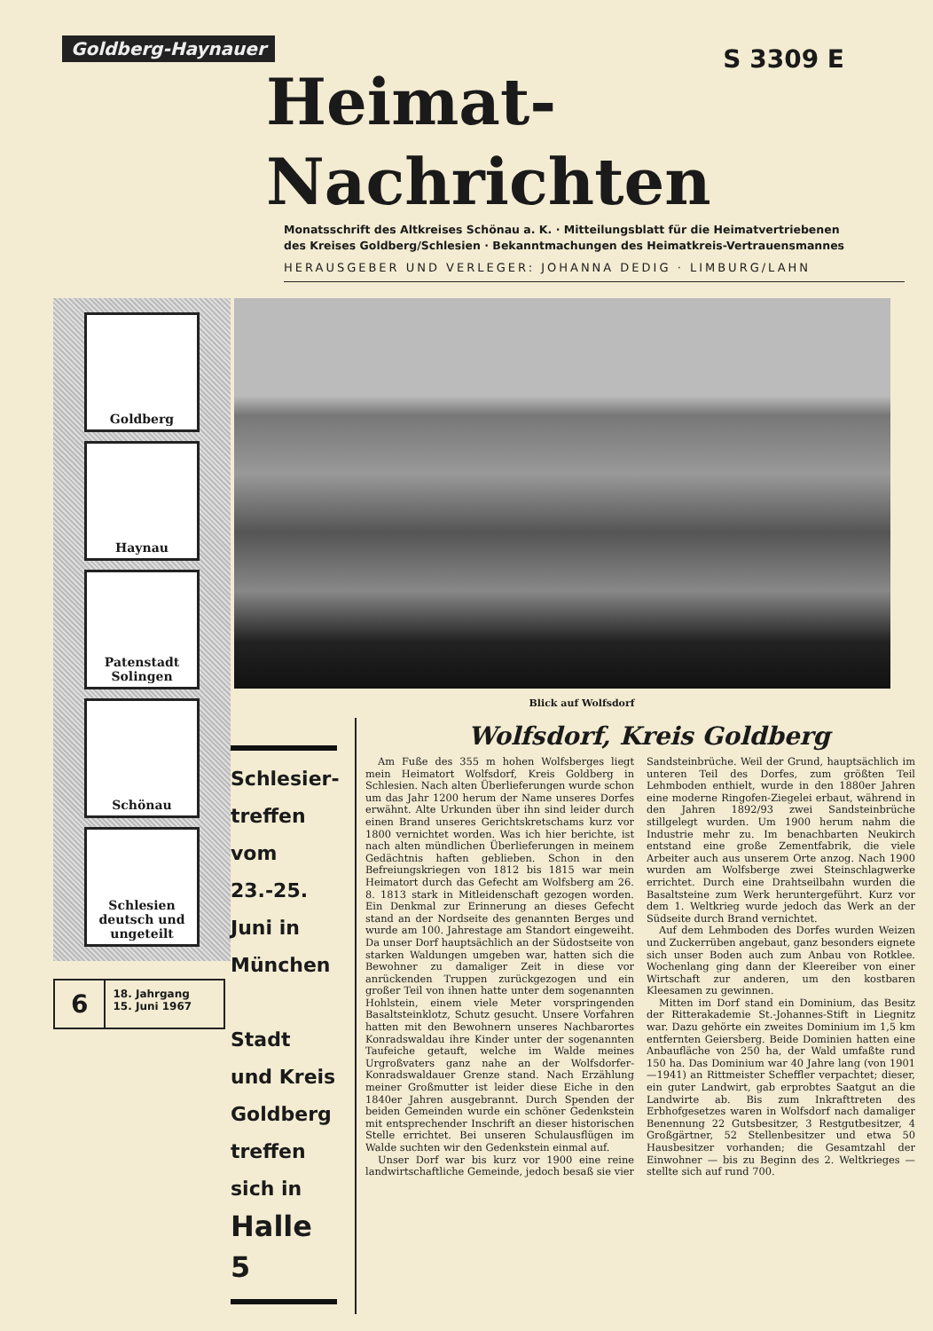S 3309 E
Goldberg-Haynauer
Heimat-Nachrichten
Monatsschrift des Altkreises Schönau a. K. · Mitteilungsblatt für die Heimatvertriebenen
des Kreises Goldberg/Schlesien · Bekanntmachungen des Heimatkreis-Vertrauensmannes
HERAUSGEBER UND VERLEGER: JOHANNA DEDIG · LIMBURG/LAHN
Goldberg
Haynau
Patenstadt Solingen
Schönau
Schlesien deutsch und ungeteilt
6
18. Jahrgang
15. Juni 1967
Blick auf Wolfsdorf
Schlesier-treffen vom 23.-25. Juni in München
Stadt und Kreis Goldberg treffen sich in Halle 5
Wolfsdorf, Kreis Goldberg
Am Fuße des 355 m hohen Wolfsberges liegt mein Heimatort Wolfsdorf, Kreis Goldberg in Schlesien. Nach alten Überlieferungen wurde schon um das Jahr 1200 herum der Name unseres Dorfes erwähnt. Alte Urkunden über ihn sind leider durch einen Brand unseres Gerichtskretschams kurz vor 1800 vernichtet worden. Was ich hier berichte, ist nach alten mündlichen Überlieferungen in meinem Gedächtnis haften geblieben. Schon in den Befreiungskriegen von 1812 bis 1815 war mein Heimatort durch das Gefecht am Wolfsberg am 26. 8. 1813 stark in Mitleidenschaft gezogen worden. Ein Denkmal zur Erinnerung an dieses Gefecht stand an der Nordseite des genannten Berges und wurde am 100. Jahrestage am Standort eingeweiht. Da unser Dorf hauptsächlich an der Südostseite von starken Waldungen umgeben war, hatten sich die Bewohner zu damaliger Zeit in diese vor anrückenden Truppen zurückgezogen und ein großer Teil von ihnen hatte unter dem sogenannten Hohlstein, einem viele Meter vorspringenden Basaltsteinklotz, Schutz gesucht. Unsere Vorfahren hatten mit den Bewohnern unseres Nachbarortes Konradswaldau ihre Kinder unter der sogenannten Taufeiche getauft, welche im Walde meines Urgroßvaters ganz nahe an der Wolfsdorfer-Konradswaldauer Grenze stand. Nach Erzählung meiner Großmutter ist leider diese Eiche in den 1840er Jahren ausgebrannt. Durch Spenden der beiden Gemeinden wurde ein schöner Gedenkstein mit entsprechender Inschrift an dieser historischen Stelle errichtet. Bei unseren Schulausflügen im Walde suchten wir den Gedenkstein einmal auf.
Unser Dorf war bis kurz vor 1900 eine reine landwirtschaftliche Gemeinde, jedoch besaß sie vier Sandsteinbrüche. Weil der Grund, hauptsächlich im unteren Teil des Dorfes, zum größten Teil Lehmboden enthielt, wurde in den 1880er Jahren eine moderne Ringofen-Ziegelei erbaut, während in den Jahren 1892/93 zwei Sandsteinbrüche stillgelegt wurden. Um 1900 herum nahm die Industrie mehr zu. Im benachbarten Neukirch entstand eine große Zementfabrik, die viele Arbeiter auch aus unserem Orte anzog. Nach 1900 wurden am Wolfsberge zwei Steinschlagwerke errichtet. Durch eine Drahtseilbahn wurden die Basaltsteine zum Werk heruntergeführt. Kurz vor dem 1. Weltkrieg wurde jedoch das Werk an der Südseite durch Brand vernichtet.
Auf dem Lehmboden des Dorfes wurden Weizen und Zuckerrüben angebaut, ganz besonders eignete sich unser Boden auch zum Anbau von Rotklee. Wochenlang ging dann der Kleereiber von einer Wirtschaft zur anderen, um den kostbaren Kleesamen zu gewinnen.
Mitten im Dorf stand ein Dominium, das Besitz der Ritterakademie St.-Johannes-Stift in Liegnitz war. Dazu gehörte ein zweites Dominium im 1,5 km entfernten Geiersberg. Beide Dominien hatten eine Anbaufläche von 250 ha, der Wald umfaßte rund 150 ha. Das Dominium war 40 Jahre lang (von 1901—1941) an Rittmeister Scheffler verpachtet; dieser, ein guter Landwirt, gab erprobtes Saatgut an die Landwirte ab. Bis zum Inkrafttreten des Erbhofgesetzes waren in Wolfsdorf nach damaliger Benennung 22 Gutsbesitzer, 3 Restgutbesitzer, 4 Großgärtner, 52 Stellenbesitzer und etwa 50 Hausbesitzer vorhanden; die Gesamtzahl der Einwohner — bis zu Beginn des 2. Weltkrieges — stellte sich auf rund 700.